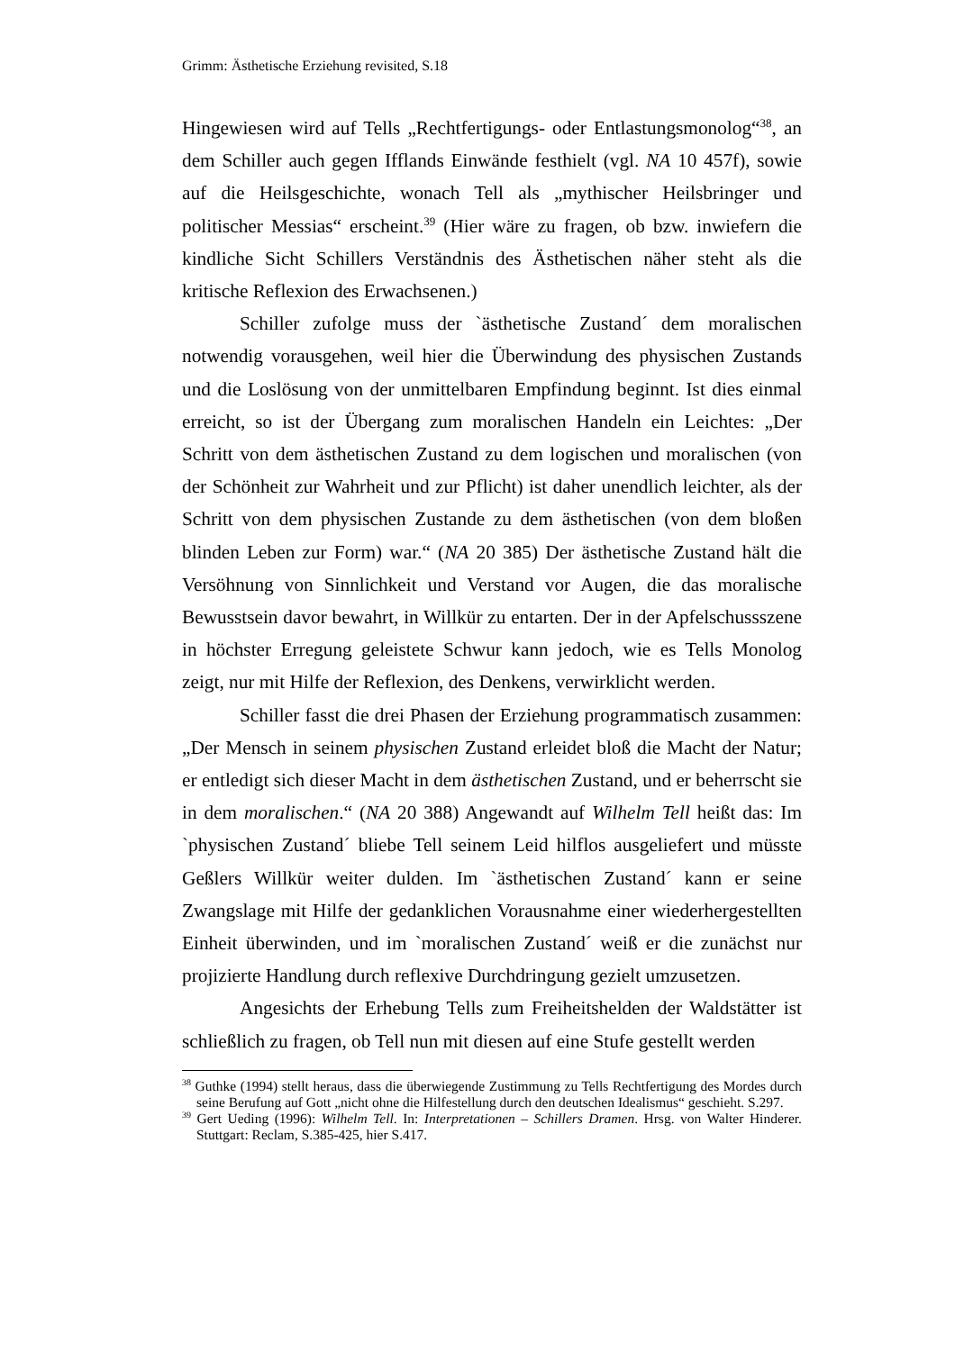Grimm: Ästhetische Erziehung revisited, S.18
Hingewiesen wird auf Tells „Rechtfertigungs- oder Entlastungsmonolog“<sup>38</sup>, an dem Schiller auch gegen Ifflands Einwände festhielt (vgl. NA 10 457f), sowie auf die Heilsgeschichte, wonach Tell als „mythischer Heilsbringer und politischer Messias“ erscheint.<sup>39</sup> (Hier wäre zu fragen, ob bzw. inwiefern die kindliche Sicht Schillers Verständnis des Ästhetischen näher steht als die kritische Reflexion des Erwachsenen.)
Schiller zufolge muss der `ästhetische Zustand´ dem moralischen notwendig vorausgehen, weil hier die Überwindung des physischen Zustands und die Loslösung von der unmittelbaren Empfindung beginnt. Ist dies einmal erreicht, so ist der Übergang zum moralischen Handeln ein Leichtes: „Der Schritt von dem ästhetischen Zustand zu dem logischen und moralischen (von der Schönheit zur Wahrheit und zur Pflicht) ist daher unendlich leichter, als der Schritt von dem physischen Zustande zu dem ästhetischen (von dem bloßen blinden Leben zur Form) war.“ (NA 20 385) Der ästhetische Zustand hält die Versöhnung von Sinnlichkeit und Verstand vor Augen, die das moralische Bewusstsein davor bewahrt, in Willkür zu entarten. Der in der Apfelschussszene in höchster Erregung geleistete Schwur kann jedoch, wie es Tells Monolog zeigt, nur mit Hilfe der Reflexion, des Denkens, verwirklicht werden.
Schiller fasst die drei Phasen der Erziehung programmatisch zusammen: „Der Mensch in seinem physischen Zustand erleidet bloß die Macht der Natur; er entledigt sich dieser Macht in dem ästhetischen Zustand, und er beherrscht sie in dem moralischen.“ (NA 20 388) Angewandt auf Wilhelm Tell heißt das: Im `physischen Zustand´ bliebe Tell seinem Leid hilflos ausgeliefert und müsste Geßlers Willkür weiter dulden. Im `ästhetischen Zustand´ kann er seine Zwangslage mit Hilfe der gedanklichen Vorausnahme einer wiederhergestellten Einheit überwinden, und im `moralischen Zustand´ weiß er die zunächst nur projizierte Handlung durch reflexive Durchdringung gezielt umzusetzen.
Angesichts der Erhebung Tells zum Freiheitshelden der Waldstätter ist schließlich zu fragen, ob Tell nun mit diesen auf eine Stufe gestellt werden
<sup>38</sup> Guthke (1994) stellt heraus, dass die überwiegende Zustimmung zu Tells Rechtfertigung des Mordes durch seine Berufung auf Gott „nicht ohne die Hilfestellung durch den deutschen Idealismus“ geschieht. S.297.
<sup>39</sup> Gert Ueding (1996): Wilhelm Tell. In: Interpretationen – Schillers Dramen. Hrsg. von Walter Hinderer. Stuttgart: Reclam, S.385-425, hier S.417.